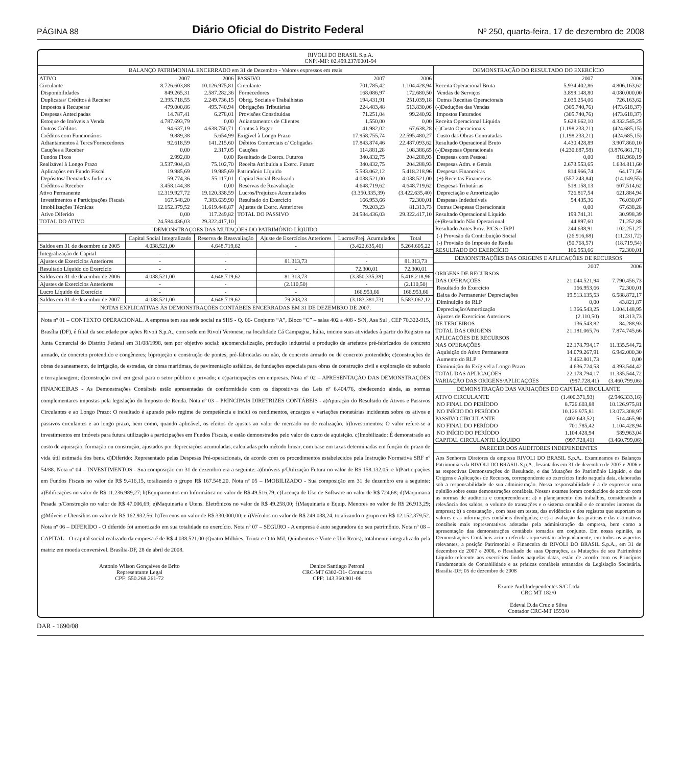PÁGINA 88
Diário Oficial do Distrito Federal
Nº 250, quarta-feira, 17 de dezembro de 2008
RIVOLI DO BRASIL S.p.A.
CNPJ-MF: 02.499.237/0001-94
BALANÇO PATRIMONIAL ENCERRADO em 31 de Dezembro - Valores expressos em reais
| ATIVO | 2007 | 2006 |
| Circulante | 8.726.603,88 | 10.126.975,81 |
| Disponibilidades | 849.265,31 | 2.587.282,36 |
| Duplicatas/ Créditos à Receber | 2.395.718,55 | 2.249.736,15 |
| Impostos à Recuperar | 479.000,86 | 495.740,94 |
| Despesas Antecipadas | 14.787,41 | 6.278,01 |
| Estoque de Imóveis a Venda | 4.787.693,79 | 0,00 |
| Outros Créditos | 94.637,19 | 4.638.750,71 |
| Créditos com Funcionários | 9.889,38 | 5.654,99 |
| Adiantamentos à Tercs/Fornecedores | 92.618,59 | 141.215,60 |
| Cauções a Receber | 0,00 | 2.317,05 |
| Fundos Fixos | 2.992,80 | 0,00 |
| Realizável à Longo Prazo | 3.537.904,43 | 75.102,70 |
| Aplicações em Fundo Fiscal | 19.985,69 | 19.985,69 |
| Depósitos/ Demandas Judiciais | 59.774,36 | 55.117,01 |
| Créditos a Receber | 3.458.144,38 | 0,00 |
| Ativo Permanente | 12.319.927,72 | 19.120.338,59 |
| Investimentos e Participações Fiscais | 167.548,20 | 7.383.639,90 |
| Imobilizações Técnicas | 12.152.379,52 | 11.619.448,87 |
| Ativo Diferido | 0,00 | 117.249,82 |
| TOTAL DO ATIVO | 24.584.436,03 | 29.322.417,10 |
| PASSIVO | 2007 | 2006 |
| Circulante | 701.785,42 | 1.104.428,94 |
| Fornecedores | 168.086,97 | 172.680,50 |
| Obrig. Sociais e Trabalhistas | 194.431,91 | 251.039,18 |
| Obrigações Tributárias | 224.483,48 | 513.830,06 |
| Provisões Constituidas | 71.251,04 | 99.240,92 |
| Adiantamentos de Clientes | 1.550,00 | 0,00 |
| Contas à Pagar | 41.982,02 | 67.638,28 |
| Exigível à Longo Prazo | 17.958.755,74 | 22.595.480,27 |
| Débitos Comerciais c/ Coligadas | 17.843.874,46 | 22.487.093,62 |
| Cauções | 114.881,28 | 108.386,65 |
| Resultado de Exercs. Futuros | 340.832,75 | 204.288,93 |
| Receita Atribuída a Exerc. Futuro | 340.832,75 | 204.288,93 |
| Patrimônio Líquido | 5.583.062,12 | 5.418.218,96 |
| Capital Social Realizado | 4.038.521,00 | 4.038.521,00 |
| Reservas de Reavaliação | 4.648.719,62 | 4.648.719,62 |
| Lucros/Prejuízos Acumulados | (3.350.335,39) | (3.422.635,40) |
| Resultado do Exercício | 166.953,66 | 72.300,01 |
| Ajustes de Exerc. Anteriores | 79.203,23 | 81.313,73 |
| TOTAL DO PASSIVO | 24.584.436,03 | 29.322.417,10 |
DEMONSTRAÇÕES DAS MUTAÇÕES DO PATRIMÔNIO LÍQUIDO
| | Capital Social Integralizado | Reserva de Reasvaliação | Ajuste de Exercícios Anteriores | Lucros/Prej. Acumulados | Total |
| --- | --- | --- | --- | --- | --- |
| Saldos em 31 de dezembro de 2005 | 4.038.521,00 | 4.648.719,62 | - | (3.422.635,40) | 5.264.605,22 |
| Integralização de Capital | - | - | - | - | - |
| Ajustes de Exercícios Anteriores | - | - | 81.313,73 | - | 81.313,73 |
| Resultado Líquido do Exercício | - | - | - | 72.300,01 | 72.300,01 |
| Saldos em 31 de dezembro de 2006 | 4.038.521,00 | 4.648.719,62 | 81.313,73 | (3.350.335,39) | 5.418.218,96 |
| Ajustes de Exercícios Anteriores | - | - | (2.110,50) | - | (2.110,50) |
| Lucro Líquido do Exercício | - | - | - | 166.953,66 | 166.953,66 |
| Saldos em 31 de dezembro de 2007 | 4.038.521,00 | 4.648.719,62 | 79.203,23 | (3.183.381,73) | 5.583.062,12 |
NOTAS EXPLICATIVAS ÀS DEMONSTRAÇÕES CONTÁBEIS ENCERRADAS EM 31 DE DEZEMBRO DE 2007.
Nota nº 01 – CONTEXTO OPERACIONAL. A empresa tem sua sede social na SHS - Q. 06- Conjunto “A”, Bloco “C” – salas 402 a 408 - S/N, Asa Sul , CEP 70.322-915, Brasília (DF), é filial da sociedade por ações Rivoli S.p.A., com sede em Rivoli Veronese, na localidade Cá Campagna, Itália, iniciou suas atividades à partir do Registro na Junta Comercial do Distrito Federal em 31/08/1998, tem por objetivo social: a)comercialização, produção industrial e produção de artefatos pré-fabricados de concreto armado, de concreto protendido e congêneres; b)projeção e construção de pontes, pré-fabricadas ou não, de concreto armado ou de concreto protendido; c)construções de obras de saneamento, de irrigação, de estradas, de obras marítimas, de pavimentação asfáltica, de fundações especiais para obras de construção civil e exploração do subsolo e terraplanagem; d)construção civil em geral para o setor público e privado; e e)participações em empresas. Nota nº 02 – APRESENTAÇÃO DAS DEMONSTRAÇÕES FINANCEIRAS - As Demonstrações Contábeis estão apresentadas de conformidade com os dispositivos das Leis nº 6.404/76, obedecendo ainda, as normas complementares impostas pela legislação do Imposto de Renda. Nota nº 03 – PRINCIPAIS DIRETRIZES CONTÁBEIS - a)Apuração do Resultado de Ativos e Passivos Circulantes e ao Longo Prazo: O resultado é apurado pelo regime de competência e inclui os rendimentos, encargos e variações monetárias incidentes sobre os ativos e passivos circulantes e ao longo prazo, bem como, quando aplicável, os efeitos de ajustes ao valor de mercado ou de realização. b)Investimentos: O valor refere-se a investimentos em imóveis para futura utilização a participações em Fundos Fiscais, e estão demonstrados pelo valor do custo de aquisição. c)Imobilizado: É demonstrado ao custo de aquisição, formação ou construção, ajustados por depreciações acumuladas, calculadas pelo método linear, com base em taxas determinadas em função do prazo de vida útil estimada dos bens. d)Diferido: Representado pelas Despesas Pré-operacionais, de acordo com os procedimentos estabelecidos pela Instrução Normativa SRF nº 54/88. Nota nº 04 – INVESTIMENTOS - Sua composição em 31 de dezembro era a seguinte: a)Imóveis p/Utilização Futura no valor de R$ 158.132,05; e b)Participações em Fundos Fiscais no valor de R$ 9.416,15, totalizando o grupo R$ 167.548,20. Nota nº 05 – IMOBILIZADO - Sua composição em 31 de dezembro era a seguinte: a)Edificações no valor de R$ 11.236.989,27; b)Equipamentos em Informática no valor de R$ 49.516,79; c)Licença de Uso de Software no valor de R$ 724,68; d)Maquinaria Pesada p/Construção no valor de R$ 47.006,69; e)Maquinaria e Utens. Eletrônicos no valor de R$ 49.258,00; f)Maquinaria e Equip. Menores no valor de R$ 26.913,29; g)Móveis e Utensílios no valor de R$ 162.932,56; h)Terrenos no valor de R$ 330.000,00; e i)Veículos no valor de R$ 249.038,24, totalizando o grupo em R$ 12.152.379,52. Nota nº 06 – DIFERIDO - O diferido foi amortizado em sua totalidade no exercício. Nota nº 07 – SEGURO - A empresa é auto seguradora do seu patrimônio. Nota nº 08 – CAPITAL - O capital social realizado da empresa é de R$ 4.038.521,00 (Quatro Milhões, Trinta e Oito Mil, Quinhentos e Vinte e Um Reais), totalmente integralizado pela matriz em moeda conversível. Brasília-DF, 28 de abril de 2008.
Antonio Wilson Gonçalves de Brito
Representante Legal
CPF: 550.268.261-72
Denice Santiago Petroni
CRC-MT 6302-O1- Contadora
CPF: 143.360.901-06
DEMONSTRAÇÃO DO RESULTADO DO EXERCÍCIO
| | 2007 | 2006 |
| Receita Operacional Bruta | 5.934.402,86 | 4.806.163,62 |
| Vendas de Serviços | 3.899.148,80 | 4.080.000,00 |
| Outras Receitas Operacionais | 2.035.254,06 | 726.163,62 |
| (-)Deduções das Vendas | (305.740,76) | (473.618,37) |
| Impostos Faturados | (305.740,76) | (473.618,37) |
| Receita Operacional Líquida | 5.628.662,10 | 4.332.545,25 |
| (-)Custo Operacionais | (1.198.233,21) | (424.685,15) |
| Custo das Obras Contratadas | (1.198.233,21) | (424.685,15) |
| Resultado Operacional Bruto | 4.430.428,89 | 3.907.860,10 |
| (-)Despesas Operacionais | (4.230.687,58) | (3.876.861,71) |
| Despesas com Pessoal | 0,00 | 818.960,19 |
| Despesas Adm. e Gerais | 2.673.553,65 | 1.634.811,60 |
| Despesas Financeiras | 814.966,74 | 64.171,56 |
| (+) Receitas Financeiras | (557.243,84) | (14.149,55) |
| Despesas Tributárias | 518.158,13 | 607.514,62 |
| Depreciação e Amortização | 726.817,54 | 621.884,94 |
| Despesas Indedutíveis | 54.435,36 | 76.030,07 |
| Outras Despesas Operacionais | 0,00 | 67.638,28 |
| Resultado Operacional Líquido | 199.741,31 | 30.998,39 |
| (+)Resultado Não Operacional | 44.897,60 | 71.252,88 |
| Resultado Antes Prov. P/CS e IRPJ | 244.638,91 | 102.251,27 |
| (-) Provisão da Contribuição Social | (26.916,68) | (11.231,72) |
| (-) Provisão do Imposto de Renda | (50.768,57) | (18.719,54) |
| RESULTADO DO EXERCÍCIO | 166.953,66 | 72.300,01 |
DEMONSTRAÇÕES DAS ORIGENS E APLICAÇÕES DE RECURSOS
| | 2007 | 2006 |
| ORIGENS DE RECURSOS | | |
| DAS OPERAÇÕES | 21.044.521,94 | 7.790.456,73 |
| Resultado do Exercício | 166.953,66 | 72.300,01 |
| Baixa do Permanente/ Depreciações | 19.513.135,53 | 6.588.872,17 |
| Diminuição do RLP | 0,00 | 43.821,87 |
| Depreciação/Amortização | 1.366.543,25 | 1.004.148,95 |
| Ajustes de Exercícios Anteriores | (2.110,50) | 81.313,73 |
| DE TERCEIROS | 136.543,82 | 84.288,93 |
| TOTAL DAS ORIGENS | 21.181.065,76 | 7.874.745,66 |
| APLICAÇÕES DE RECURSOS | | |
| NAS OPERAÇÕES | 22.178.794,17 | 11.335.544,72 |
| Aquisição do Ativo Permanente | 14.079.267,91 | 6.942.000,30 |
| Aumento do RLP | 3.462.801,73 | 0,00 |
| Diminuição do Exígivel a Longo Prazo | 4.636.724,53 | 4.393.544,42 |
| TOTAL DAS APLICAÇÕES | 22.178.794,17 | 11.335.544,72 |
| VARIAÇÃO DAS ORIGENS/APLICAÇÕES | (997.728,41) | (3.460.799,06) |
DEMONSTRAÇÃO DAS VARIAÇÕES DO CAPITAL CIRCULANTE
| ATIVO CIRCULANTE | (1.400.371,93) | (2.946.333,16) |
| NO FINAL DO PERÍODO | 8.726.603,88 | 10.126.975,81 |
| NO INÍCIO DO PERÍODO | 10.126.975,81 | 13.073.308,97 |
| PASSIVO CIRCULANTE | (402.643,52) | 514.465,90 |
| NO FINAL DO PERÍODO | 701.785,42 | 1.104.428,94 |
| NO INÍCIO DO PERÍODO | 1.104.428,94 | 589.963,04 |
| CAPITAL CIRCULANTE LÍQUIDO | (997.728,41) | (3.460.799,06) |
PARECER DOS AUDITORES INDEPENDENTES
Aos Senhores Diretores da empresa RIVOLI DO BRASIL S.p.A.. Examinamos os Balanços Patrimoniais da RIVOLI DO BRASIL S.p.A., levantados em 31 de dezembro de 2007 e 2006 e as respectivas Demonstrações do Resultado, e das Mutações do Patrimônio Líquido, e das Origens e Aplicações de Recursos, correspondente ao exercícios findo naquela data, elaboradas sob a responsabilidade de sua administração. Nossa responsabilidade é a de expressar uma opinião sobre essas demonstrações contábeis. Nossos exames foram conduzidos de acordo com as normas de auditoria e compreenderam: a) o planejamento dos trabalhos, considerando a relevância dos saldos, o volume de transações e o sistema contábil e de controles internos da empresa; b) a constatação , com base em testes, das evidências e dos registros que suportam os valores e as informações contábeis divulgadas; e c) a avaliação das práticas e das estimativas contábeis mais representativas adotadas pela administração da empresa, bem como a apresentação das demonstrações contábeis tomadas em conjunto. Em nossa opinião, as Demonstrações Contábeis acima referidas representam adequadamente, em todos os aspectos relevantes, a posição Patrimonial e Financeira da RIVOLI DO BRASIL S.p.A., em 31 de dezembro de 2007 e 2006, o Resultado de suas Operações, as Mutações de seu Patrimônio Líquido referente aos exercícios findos naquelas datas, estão de acordo com os Princípios Fundamentais de Contabilidade e as práticas contábeis emanadas da Legislação Societária. Brasília-DF; 05 de dezembro de 2008
Exame Aud.Independentes S/C Ltda
CRC MT 182/0
Edeval D.da Cruz e Silva
Contador CRC-MT 1593/0
DAR - 1690/08